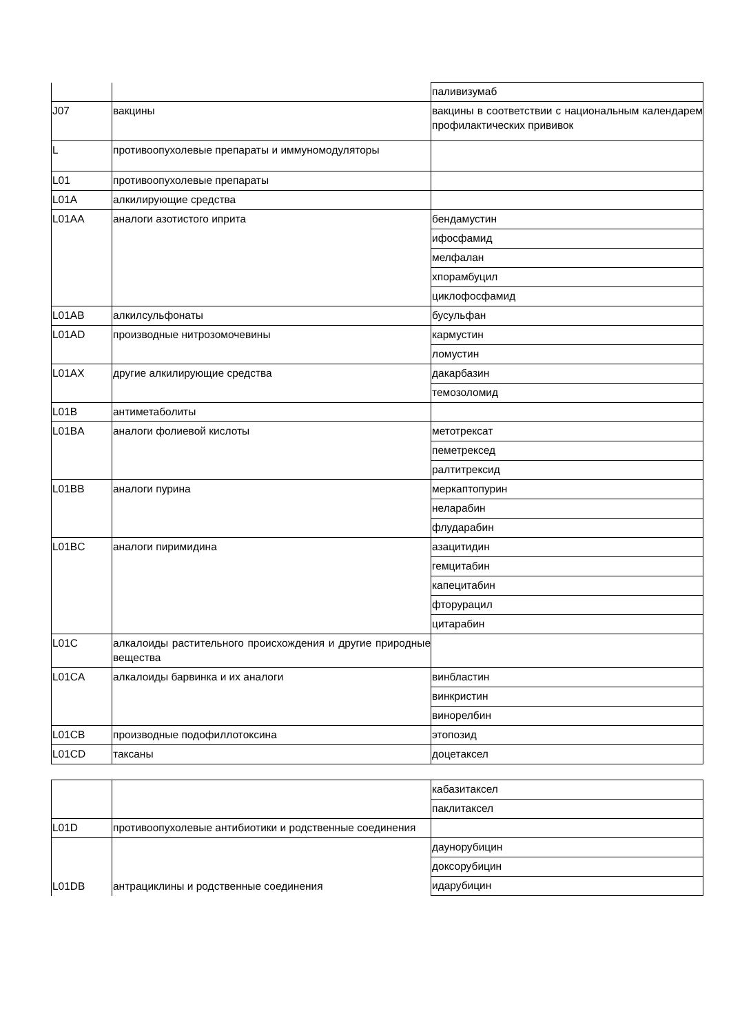| | | паливизумаб |
| J07 | вакцины | вакцины в соответствии с национальным календарем профилактических прививок |
| L | противоопухолевые препараты и иммуномодуляторы | |
| L01 | противоопухолевые препараты | |
| L01A | алкилирующие средства | |
| L01AA | аналоги азотистого иприта | бендамустин |
| | | ифосфамид |
| | | мелфалан |
| | | хпорамбуцил |
| | | циклофосфамид |
| L01AB | алкилсульфонаты | бусульфан |
| L01AD | производные нитрозомочевины | кармустин |
| | | ломустин |
| L01AX | другие алкилирующие средства | дакарбазин |
| | | темозоломид |
| L01B | антиметаболиты | |
| L01BA | аналоги фолиевой кислоты | метотрексат |
| | | пеметрексед |
| | | ралтитрексид |
| L01BB | аналоги пурина | меркаптопурин |
| | | неларабин |
| | | флударабин |
| L01BC | аналоги пиримидина | азацитидин |
| | | гемцитабин |
| | | капецитабин |
| | | фторурацил |
| | | цитарабин |
| L01C | алкалоиды растительного происхождения и другие природные вещества | |
| L01CA | алкалоиды барвинка и их аналоги | винбластин |
| | | винкристин |
| | | винорелбин |
| L01CB | производные подофиллотоксина | этопозид |
| L01CD | таксаны | доцетаксел |
| | | кабазитаксел |
| | | паклитаксел |
| L01D | противоопухолевые антибиотики и родственные соединения | |
| L01DB | антрациклины и родственные соединения | даунорубицин |
| | | доксорубицин |
| | | идарубицин |